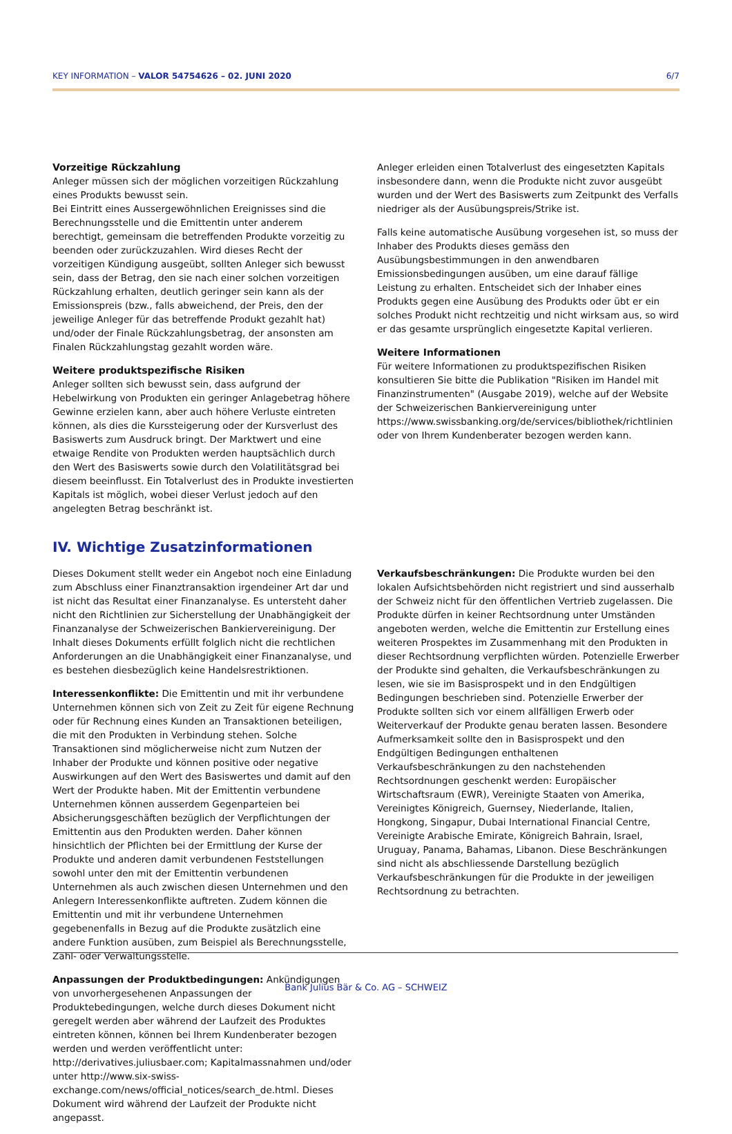KEY INFORMATION – VALOR 54754626 – 02. JUNI 2020 6/7
Vorzeitige Rückzahlung
Anleger müssen sich der möglichen vorzeitigen Rückzahlung eines Produkts bewusst sein.
Bei Eintritt eines Aussergewöhnlichen Ereignisses sind die Berechnungsstelle und die Emittentin unter anderem berechtigt, gemeinsam die betreffenden Produkte vorzeitig zu beenden oder zurückzuzahlen. Wird dieses Recht der vorzeitigen Kündigung ausgeübt, sollten Anleger sich bewusst sein, dass der Betrag, den sie nach einer solchen vorzeitigen Rückzahlung erhalten, deutlich geringer sein kann als der Emissionspreis (bzw., falls abweichend, der Preis, den der jeweilige Anleger für das betreffende Produkt gezahlt hat) und/oder der Finale Rückzahlungsbetrag, der ansonsten am Finalen Rückzahlungstag gezahlt worden wäre.
Weitere produktspezifische Risiken
Anleger sollten sich bewusst sein, dass aufgrund der Hebelwirkung von Produkten ein geringer Anlagebetrag höhere Gewinne erzielen kann, aber auch höhere Verluste eintreten können, als dies die Kurssteigerung oder der Kursverlust des Basiswerts zum Ausdruck bringt. Der Marktwert und eine etwaige Rendite von Produkten werden hauptsächlich durch den Wert des Basiswerts sowie durch den Volatilitätsgrad bei diesem beeinflusst. Ein Totalverlust des in Produkte investierten Kapitals ist möglich, wobei dieser Verlust jedoch auf den angelegten Betrag beschränkt ist.
Anleger erleiden einen Totalverlust des eingesetzten Kapitals insbesondere dann, wenn die Produkte nicht zuvor ausgeübt wurden und der Wert des Basiswerts zum Zeitpunkt des Verfalls niedriger als der Ausübungspreis/Strike ist.
Falls keine automatische Ausübung vorgesehen ist, so muss der Inhaber des Produkts dieses gemäss den Ausübungsbestimmungen in den anwendbaren Emissionsbedingungen ausüben, um eine darauf fällige Leistung zu erhalten. Entscheidet sich der Inhaber eines Produkts gegen eine Ausübung des Produkts oder übt er ein solches Produkt nicht rechtzeitig und nicht wirksam aus, so wird er das gesamte ursprünglich eingesetzte Kapital verlieren.
Weitere Informationen
Für weitere Informationen zu produktspezifischen Risiken konsultieren Sie bitte die Publikation "Risiken im Handel mit Finanzinstrumenten" (Ausgabe 2019), welche auf der Website der Schweizerischen Bankiervereinigung unter https://www.swissbanking.org/de/services/bibliothek/richtlinien oder von Ihrem Kundenberater bezogen werden kann.
IV. Wichtige Zusatzinformationen
Dieses Dokument stellt weder ein Angebot noch eine Einladung zum Abschluss einer Finanztransaktion irgendeiner Art dar und ist nicht das Resultat einer Finanzanalyse. Es untersteht daher nicht den Richtlinien zur Sicherstellung der Unabhängigkeit der Finanzanalyse der Schweizerischen Bankiervereinigung. Der Inhalt dieses Dokuments erfüllt folglich nicht die rechtlichen Anforderungen an die Unabhängigkeit einer Finanzanalyse, und es bestehen diesbezüglich keine Handelsrestriktionen.
Interessenkonflikte: Die Emittentin und mit ihr verbundene Unternehmen können sich von Zeit zu Zeit für eigene Rechnung oder für Rechnung eines Kunden an Transaktionen beteiligen, die mit den Produkten in Verbindung stehen. Solche Transaktionen sind möglicherweise nicht zum Nutzen der Inhaber der Produkte und können positive oder negative Auswirkungen auf den Wert des Basiswertes und damit auf den Wert der Produkte haben. Mit der Emittentin verbundene Unternehmen können ausserdem Gegenparteien bei Absicherungsgeschäften bezüglich der Verpflichtungen der Emittentin aus den Produkten werden. Daher können hinsichtlich der Pflichten bei der Ermittlung der Kurse der Produkte und anderen damit verbundenen Feststellungen sowohl unter den mit der Emittentin verbundenen Unternehmen als auch zwischen diesen Unternehmen und den Anlegern Interessenkonflikte auftreten. Zudem können die Emittentin und mit ihr verbundene Unternehmen gegebenenfalls in Bezug auf die Produkte zusätzlich eine andere Funktion ausüben, zum Beispiel als Berechnungsstelle, Zahl- oder Verwaltungsstelle.
Anpassungen der Produktbedingungen: Ankündigungen von unvorhergesehenen Anpassungen der Produktebedingungen, welche durch dieses Dokument nicht geregelt werden aber während der Laufzeit des Produktes eintreten können, können bei Ihrem Kundenberater bezogen werden und werden veröffentlicht unter: http://derivatives.juliusbaer.com; Kapitalmassnahmen und/oder unter http://www.six-swiss-exchange.com/news/official_notices/search_de.html. Dieses Dokument wird während der Laufzeit der Produkte nicht angepasst.
Verkaufsbeschränkungen: Die Produkte wurden bei den lokalen Aufsichtsbehörden nicht registriert und sind ausserhalb der Schweiz nicht für den öffentlichen Vertrieb zugelassen. Die Produkte dürfen in keiner Rechtsordnung unter Umständen angeboten werden, welche die Emittentin zur Erstellung eines weiteren Prospektes im Zusammenhang mit den Produkten in dieser Rechtsordnung verpflichten würden. Potenzielle Erwerber der Produkte sind gehalten, die Verkaufsbeschränkungen zu lesen, wie sie im Basisprospekt und in den Endgültigen Bedingungen beschrieben sind. Potenzielle Erwerber der Produkte sollten sich vor einem allfälligen Erwerb oder Weiterverkauf der Produkte genau beraten lassen. Besondere Aufmerksamkeit sollte den in Basisprospekt und den Endgültigen Bedingungen enthaltenen Verkaufsbeschränkungen zu den nachstehenden Rechtsordnungen geschenkt werden: Europäischer Wirtschaftsraum (EWR), Vereinigte Staaten von Amerika, Vereinigtes Königreich, Guernsey, Niederlande, Italien, Hongkong, Singapur, Dubai International Financial Centre, Vereinigte Arabische Emirate, Königreich Bahrain, Israel, Uruguay, Panama, Bahamas, Libanon. Diese Beschränkungen sind nicht als abschliessende Darstellung bezüglich Verkaufsbeschränkungen für die Produkte in der jeweiligen Rechtsordnung zu betrachten.
Bank Julius Bär & Co. AG – SCHWEIZ